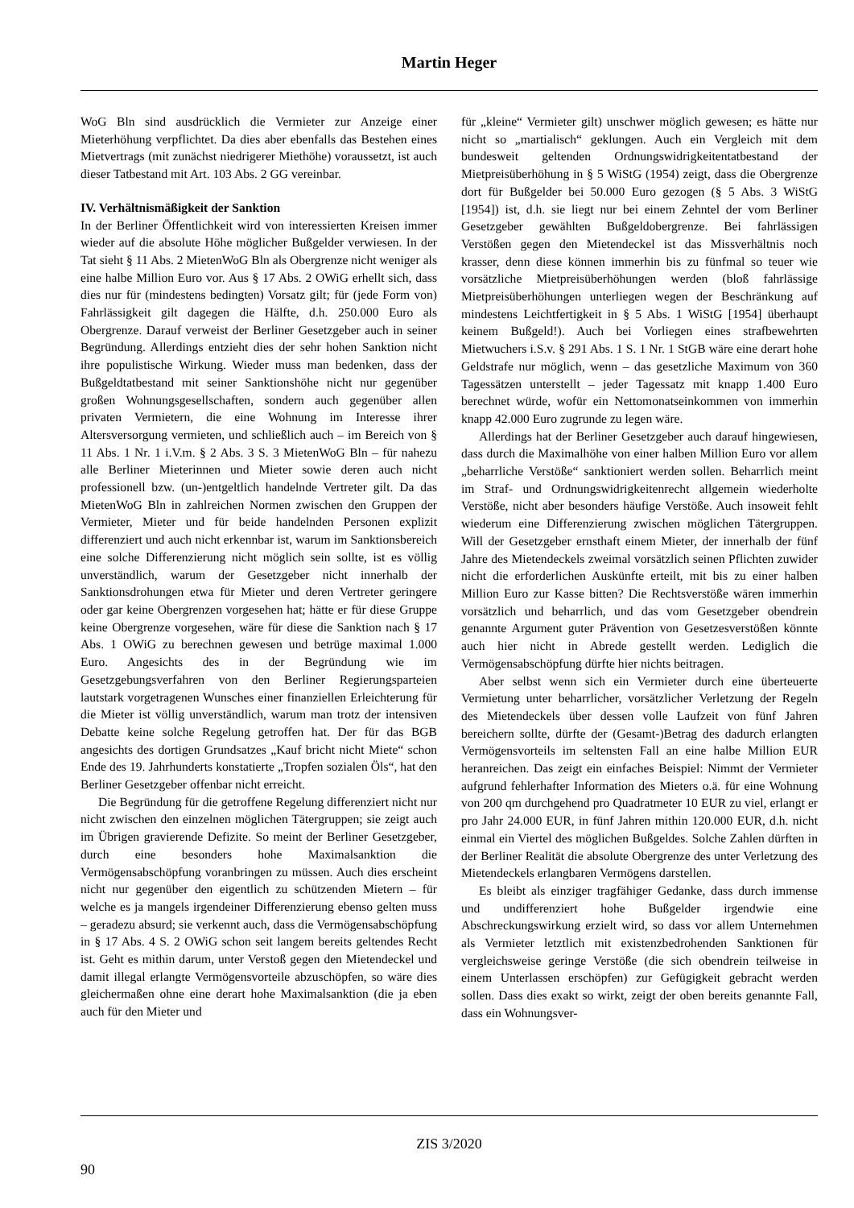Martin Heger
WoG Bln sind ausdrücklich die Vermieter zur Anzeige einer Mieterhöhung verpflichtet. Da dies aber ebenfalls das Bestehen eines Mietvertrags (mit zunächst niedrigerer Miethöhe) voraussetzt, ist auch dieser Tatbestand mit Art. 103 Abs. 2 GG vereinbar.
IV. Verhältnismäßigkeit der Sanktion
In der Berliner Öffentlichkeit wird von interessierten Kreisen immer wieder auf die absolute Höhe möglicher Bußgelder verwiesen. In der Tat sieht § 11 Abs. 2 MietenWoG Bln als Obergrenze nicht weniger als eine halbe Million Euro vor. Aus § 17 Abs. 2 OWiG erhellt sich, dass dies nur für (mindestens bedingten) Vorsatz gilt; für (jede Form von) Fahrlässigkeit gilt dagegen die Hälfte, d.h. 250.000 Euro als Obergrenze. Darauf verweist der Berliner Gesetzgeber auch in seiner Begründung. Allerdings entzieht dies der sehr hohen Sanktion nicht ihre populistische Wirkung. Wieder muss man bedenken, dass der Bußgeldtatbestand mit seiner Sanktionshöhe nicht nur gegenüber großen Wohnungsgesellschaften, sondern auch gegenüber allen privaten Vermietern, die eine Wohnung im Interesse ihrer Altersversorgung vermieten, und schließlich auch – im Bereich von § 11 Abs. 1 Nr. 1 i.V.m. § 2 Abs. 3 S. 3 MietenWoG Bln – für nahezu alle Berliner Mieterinnen und Mieter sowie deren auch nicht professionell bzw. (un-)entgeltlich handelnde Vertreter gilt. Da das MietenWoG Bln in zahlreichen Normen zwischen den Gruppen der Vermieter, Mieter und für beide handelnden Personen explizit differenziert und auch nicht erkennbar ist, warum im Sanktionsbereich eine solche Differenzierung nicht möglich sein sollte, ist es völlig unverständlich, warum der Gesetzgeber nicht innerhalb der Sanktionsdrohungen etwa für Mieter und deren Vertreter geringere oder gar keine Obergrenzen vorgesehen hat; hätte er für diese Gruppe keine Obergrenze vorgesehen, wäre für diese die Sanktion nach § 17 Abs. 1 OWiG zu berechnen gewesen und betrüge maximal 1.000 Euro. Angesichts des in der Begründung wie im Gesetzgebungsverfahren von den Berliner Regierungsparteien lautstark vorgetragenen Wunsches einer finanziellen Erleichterung für die Mieter ist völlig unverständlich, warum man trotz der intensiven Debatte keine solche Regelung getroffen hat. Der für das BGB angesichts des dortigen Grundsatzes „Kauf bricht nicht Miete“ schon Ende des 19. Jahrhunderts konstatierte „Tropfen sozialen Öls“, hat den Berliner Gesetzgeber offenbar nicht erreicht.
Die Begründung für die getroffene Regelung differenziert nicht nur nicht zwischen den einzelnen möglichen Tätergruppen; sie zeigt auch im Übrigen gravierende Defizite. So meint der Berliner Gesetzgeber, durch eine besonders hohe Maximalsanktion die Vermögensabschöpfung voranbringen zu müssen. Auch dies erscheint nicht nur gegenüber den eigentlich zu schützenden Mietern – für welche es ja mangels irgendeiner Differenzierung ebenso gelten muss – geradezu absurd; sie verkennt auch, dass die Vermögensabschöpfung in § 17 Abs. 4 S. 2 OWiG schon seit langem bereits geltendes Recht ist. Geht es mithin darum, unter Verstoß gegen den Mietendeckel und damit illegal erlangte Vermögensvorteile abzuschöpfen, so wäre dies gleichermaßen ohne eine derart hohe Maximalsanktion (die ja eben auch für den Mieter und
für „kleine“ Vermieter gilt) unschwer möglich gewesen; es hätte nur nicht so „martialisch“ geklungen. Auch ein Vergleich mit dem bundesweit geltenden Ordnungswidrigkeitentatbestand der Mietpreisüberhöhung in § 5 WiStG (1954) zeigt, dass die Obergrenze dort für Bußgelder bei 50.000 Euro gezogen (§ 5 Abs. 3 WiStG [1954]) ist, d.h. sie liegt nur bei einem Zehntel der vom Berliner Gesetzgeber gewählten Bußgeldobergrenze. Bei fahrlässigen Verstößen gegen den Mietendeckel ist das Missverhältnis noch krasser, denn diese können immerhin bis zu fünfmal so teuer wie vorsätzliche Mietpreisüberhöhungen werden (bloß fahrlässige Mietpreisüberhöhungen unterliegen wegen der Beschränkung auf mindestens Leichtfertigkeit in § 5 Abs. 1 WiStG [1954] überhaupt keinem Bußgeld!). Auch bei Vorliegen eines strafbewehrten Mietwuchers i.S.v. § 291 Abs. 1 S. 1 Nr. 1 StGB wäre eine derart hohe Geldstrafe nur möglich, wenn – das gesetzliche Maximum von 360 Tagessätzen unterstellt – jeder Tagessatz mit knapp 1.400 Euro berechnet würde, wofür ein Nettomonatseinkommen von immerhin knapp 42.000 Euro zugrunde zu legen wäre.
Allerdings hat der Berliner Gesetzgeber auch darauf hingewiesen, dass durch die Maximalhöhe von einer halben Million Euro vor allem „beharrliche Verstöße“ sanktioniert werden sollen. Beharrlich meint im Straf- und Ordnungswidrigkeitenrecht allgemein wiederholte Verstöße, nicht aber besonders häufige Verstöße. Auch insoweit fehlt wiederum eine Differenzierung zwischen möglichen Tätergruppen. Will der Gesetzgeber ernsthaft einem Mieter, der innerhalb der fünf Jahre des Mietendeckels zweimal vorsätzlich seinen Pflichten zuwider nicht die erforderlichen Auskünfte erteilt, mit bis zu einer halben Million Euro zur Kasse bitten? Die Rechtsverstöße wären immerhin vorsätzlich und beharrlich, und das vom Gesetzgeber obendrein genannte Argument guter Prävention von Gesetzesverstößen könnte auch hier nicht in Abrede gestellt werden. Lediglich die Vermögensabschöpfung dürfte hier nichts beitragen.
Aber selbst wenn sich ein Vermieter durch eine überteuerte Vermietung unter beharrlicher, vorsätzlicher Verletzung der Regeln des Mietendeckels über dessen volle Laufzeit von fünf Jahren bereichern sollte, dürfte der (Gesamt-)Betrag des dadurch erlangten Vermögensvorteils im seltensten Fall an eine halbe Million EUR heranreichen. Das zeigt ein einfaches Beispiel: Nimmt der Vermieter aufgrund fehlerhafter Information des Mieters o.ä. für eine Wohnung von 200 qm durchgehend pro Quadratmeter 10 EUR zu viel, erlangt er pro Jahr 24.000 EUR, in fünf Jahren mithin 120.000 EUR, d.h. nicht einmal ein Viertel des möglichen Bußgeldes. Solche Zahlen dürften in der Berliner Realität die absolute Obergrenze des unter Verletzung des Mietendeckels erlangbaren Vermögens darstellen.
Es bleibt als einziger tragfähiger Gedanke, dass durch immense und undifferenziert hohe Bußgelder irgendwie eine Abschreckungswirkung erzielt wird, so dass vor allem Unternehmen als Vermieter letztlich mit existenzbedrohenden Sanktionen für vergleichsweise geringe Verstöße (die sich obendrein teilweise in einem Unterlassen erschöpfen) zur Gefügigkeit gebracht werden sollen. Dass dies exakt so wirkt, zeigt der oben bereits genannte Fall, dass ein Wohnungsver-
ZIS 3/2020
90